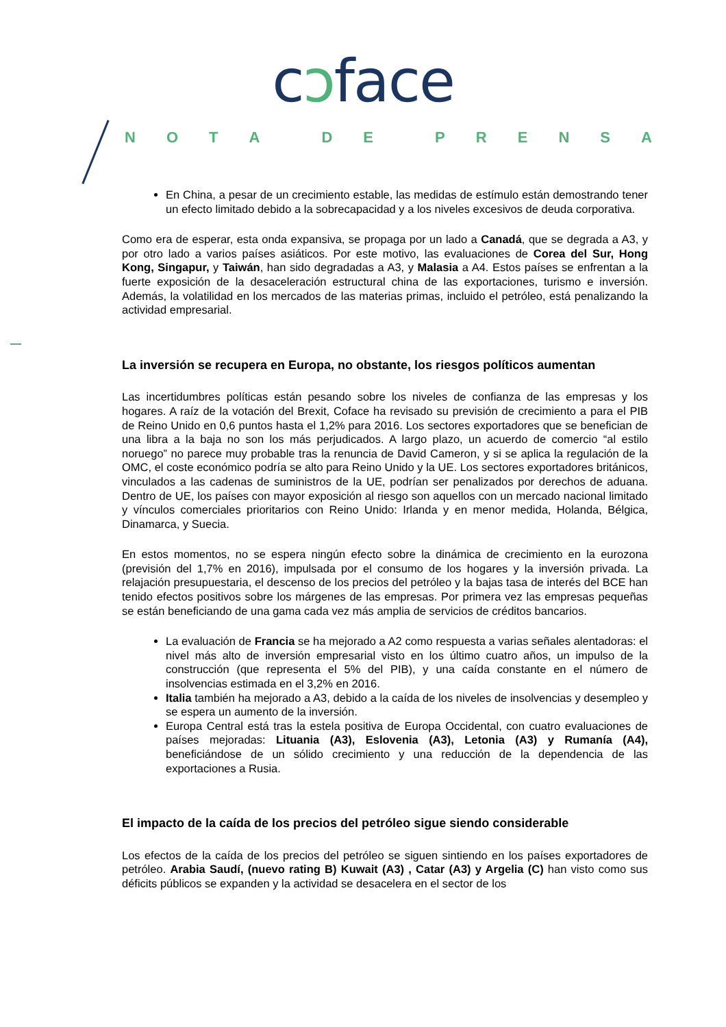cɔface
NOTA DE PRENSA
En China, a pesar de un crecimiento estable, las medidas de estímulo están demostrando tener un efecto limitado debido a la sobrecapacidad y a los niveles excesivos de deuda corporativa.
Como era de esperar, esta onda expansiva, se propaga por un lado a Canadá, que se degrada a A3, y por otro lado a varios países asiáticos. Por este motivo, las evaluaciones de Corea del Sur, Hong Kong, Singapur, y Taiwán, han sido degradadas a A3, y Malasia a A4. Estos países se enfrentan a la fuerte exposición de la desaceleración estructural china de las exportaciones, turismo e inversión. Además, la volatilidad en los mercados de las materias primas, incluido el petróleo, está penalizando la actividad empresarial.
La inversión se recupera en Europa, no obstante, los riesgos políticos aumentan
Las incertidumbres políticas están pesando sobre los niveles de confianza de las empresas y los hogares. A raíz de la votación del Brexit, Coface ha revisado su previsión de crecimiento a para el PIB de Reino Unido en 0,6 puntos hasta el 1,2% para 2016. Los sectores exportadores que se benefician de una libra a la baja no son los más perjudicados. A largo plazo, un acuerdo de comercio “al estilo noruego” no parece muy probable tras la renuncia de David Cameron, y si se aplica la regulación de la OMC, el coste económico podría se alto para Reino Unido y la UE. Los sectores exportadores británicos, vinculados a las cadenas de suministros de la UE, podrían ser penalizados por derechos de aduana. Dentro de UE, los países con mayor exposición al riesgo son aquellos con un mercado nacional limitado y vínculos comerciales prioritarios con Reino Unido: Irlanda y en menor medida, Holanda, Bélgica, Dinamarca, y Suecia.
En estos momentos, no se espera ningún efecto sobre la dinámica de crecimiento en la eurozona (previsión del 1,7% en 2016), impulsada por el consumo de los hogares y la inversión privada. La relajación presupuestaria, el descenso de los precios del petróleo y la bajas tasa de interés del BCE han tenido efectos positivos sobre los márgenes de las empresas. Por primera vez las empresas pequeñas se están beneficiando de una gama cada vez más amplia de servicios de créditos bancarios.
La evaluación de Francia se ha mejorado a A2 como respuesta a varias señales alentadoras: el nivel más alto de inversión empresarial visto en los último cuatro años, un impulso de la construcción (que representa el 5% del PIB), y una caída constante en el número de insolvencias estimada en el 3,2% en 2016.
Italia también ha mejorado a A3, debido a la caída de los niveles de insolvencias y desempleo y se espera un aumento de la inversión.
Europa Central está tras la estela positiva de Europa Occidental, con cuatro evaluaciones de países mejoradas: Lituania (A3), Eslovenia (A3), Letonia (A3) y Rumanía (A4), beneficiándose de un sólido crecimiento y una reducción de la dependencia de las exportaciones a Rusia.
El impacto de la caída de los precios del petróleo sigue siendo considerable
Los efectos de la caída de los precios del petróleo se siguen sintiendo en los países exportadores de petróleo. Arabia Saudí, (nuevo rating B) Kuwait (A3) , Catar (A3) y Argelia (C) han visto como sus déficits públicos se expanden y la actividad se desacelera en el sector de los